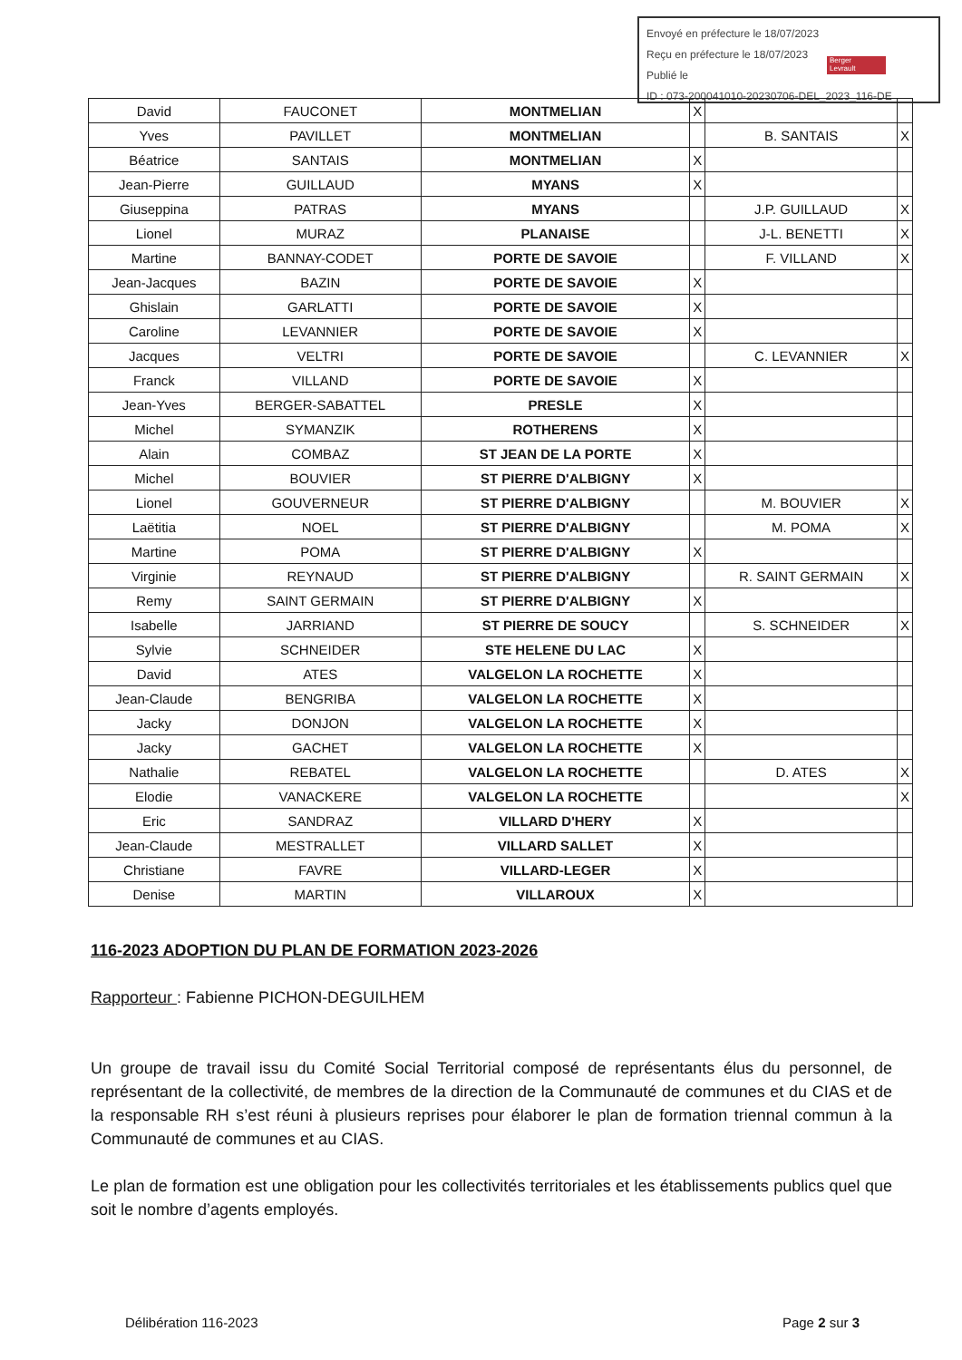Envoyé en préfecture le 18/07/2023
Reçu en préfecture le 18/07/2023
Publié le
ID : 073-200041010-20230706-DEL_2023_116-DE
Berger
Levrault
| David | FAUCONET | MONTMELIAN | X | | |
| Yves | PAVILLET | MONTMELIAN | | B. SANTAIS | X |
| Béatrice | SANTAIS | MONTMELIAN | X | | |
| Jean-Pierre | GUILLAUD | MYANS | X | | |
| Giuseppina | PATRAS | MYANS | | J.P. GUILLAUD | X |
| Lionel | MURAZ | PLANAISE | | J-L. BENETTI | X |
| Martine | BANNAY-CODET | PORTE DE SAVOIE | | F. VILLAND | X |
| Jean-Jacques | BAZIN | PORTE DE SAVOIE | X | | |
| Ghislain | GARLATTI | PORTE DE SAVOIE | X | | |
| Caroline | LEVANNIER | PORTE DE SAVOIE | X | | |
| Jacques | VELTRI | PORTE DE SAVOIE | | C. LEVANNIER | X |
| Franck | VILLAND | PORTE DE SAVOIE | X | | |
| Jean-Yves | BERGER-SABATTEL | PRESLE | X | | |
| Michel | SYMANZIK | ROTHERENS | X | | |
| Alain | COMBAZ | ST JEAN DE LA PORTE | X | | |
| Michel | BOUVIER | ST PIERRE D'ALBIGNY | X | | |
| Lionel | GOUVERNEUR | ST PIERRE D'ALBIGNY | | M. BOUVIER | X |
| Laëtitia | NOEL | ST PIERRE D'ALBIGNY | | M. POMA | X |
| Martine | POMA | ST PIERRE D'ALBIGNY | X | | |
| Virginie | REYNAUD | ST PIERRE D'ALBIGNY | | R. SAINT GERMAIN | X |
| Remy | SAINT GERMAIN | ST PIERRE D'ALBIGNY | X | | |
| Isabelle | JARRIAND | ST PIERRE DE SOUCY | | S. SCHNEIDER | X |
| Sylvie | SCHNEIDER | STE HELENE DU LAC | X | | |
| David | ATES | VALGELON LA ROCHETTE | X | | |
| Jean-Claude | BENGRIBA | VALGELON LA ROCHETTE | X | | |
| Jacky | DONJON | VALGELON LA ROCHETTE | X | | |
| Jacky | GACHET | VALGELON LA ROCHETTE | X | | |
| Nathalie | REBATEL | VALGELON LA ROCHETTE | | D. ATES | X |
| Elodie | VANACKERE | VALGELON LA ROCHETTE | | | X |
| Eric | SANDRAZ | VILLARD D'HERY | X | | |
| Jean-Claude | MESTRALLET | VILLARD SALLET | X | | |
| Christiane | FAVRE | VILLARD-LEGER | X | | |
| Denise | MARTIN | VILLAROUX | X | | |
116-2023 ADOPTION DU PLAN DE FORMATION 2023-2026
Rapporteur : Fabienne PICHON-DEGUILHEM
Un groupe de travail issu du Comité Social Territorial composé de représentants élus du personnel, de représentant de la collectivité, de membres de la direction de la Communauté de communes et du CIAS et de la responsable RH s’est réuni à plusieurs reprises pour élaborer le plan de formation triennal commun à la Communauté de communes et au CIAS.
Le plan de formation est une obligation pour les collectivités territoriales et les établissements publics quel que soit le nombre d’agents employés.
Délibération 116-2023 Page 2 sur 3